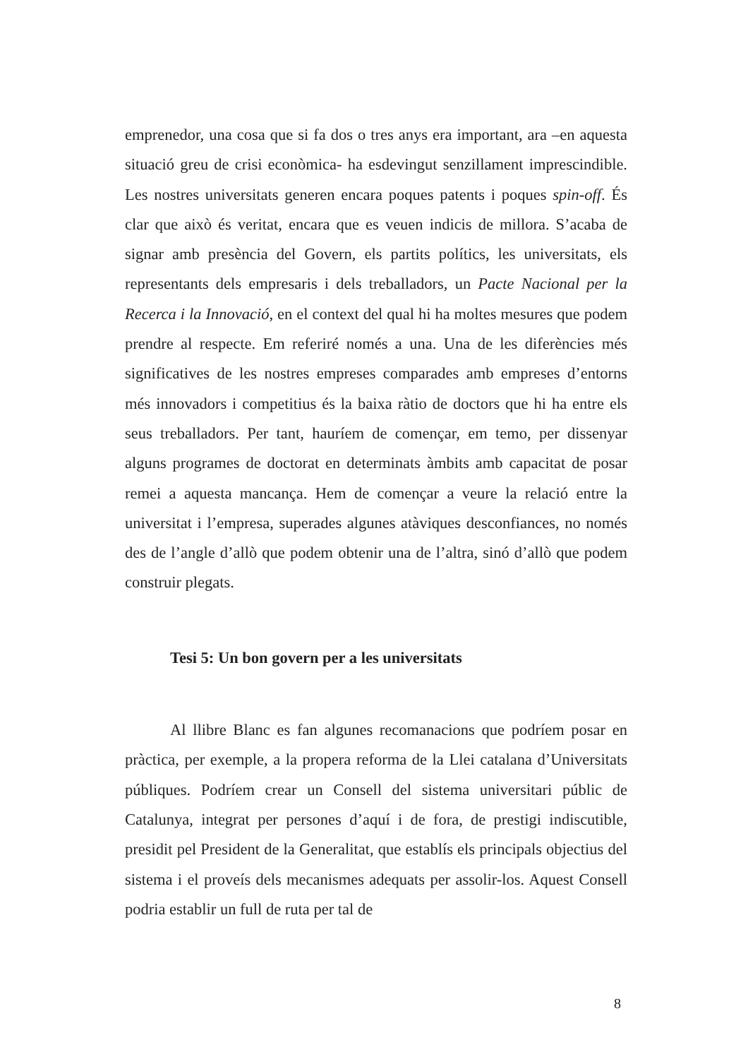emprenedor, una cosa que si fa dos o tres anys era important, ara –en aquesta situació greu de crisi econòmica- ha esdevingut senzillament imprescindible. Les nostres universitats generen encara poques patents i poques spin-off. És clar que això és veritat, encara que es veuen indicis de millora. S’acaba de signar amb presència del Govern, els partits polítics, les universitats, els representants dels empresaris i dels treballadors, un Pacte Nacional per la Recerca i la Innovació, en el context del qual hi ha moltes mesures que podem prendre al respecte. Em referiré només a una. Una de les diferències més significatives de les nostres empreses comparades amb empreses d’entorns més innovadors i competitius és la baixa ràtio de doctors que hi ha entre els seus treballadors. Per tant, hauríem de començar, em temo, per dissenyar alguns programes de doctorat en determinats àmbits amb capacitat de posar remei a aquesta mancança. Hem de començar a veure la relació entre la universitat i l’empresa, superades algunes atàviques desconfiances, no només des de l’angle d’allò que podem obtenir una de l’altra, sinó d’allò que podem construir plegats.
Tesi 5: Un bon govern per a les universitats
Al llibre Blanc es fan algunes recomanacions que podríem posar en pràctica, per exemple, a la propera reforma de la Llei catalana d’Universitats públiques. Podríem crear un Consell del sistema universitari públic de Catalunya, integrat per persones d’aquí i de fora, de prestigi indiscutible, presidit pel President de la Generalitat, que establís els principals objectius del sistema i el proveís dels mecanismes adequats per assolir-los. Aquest Consell podria establir un full de ruta per tal de
8